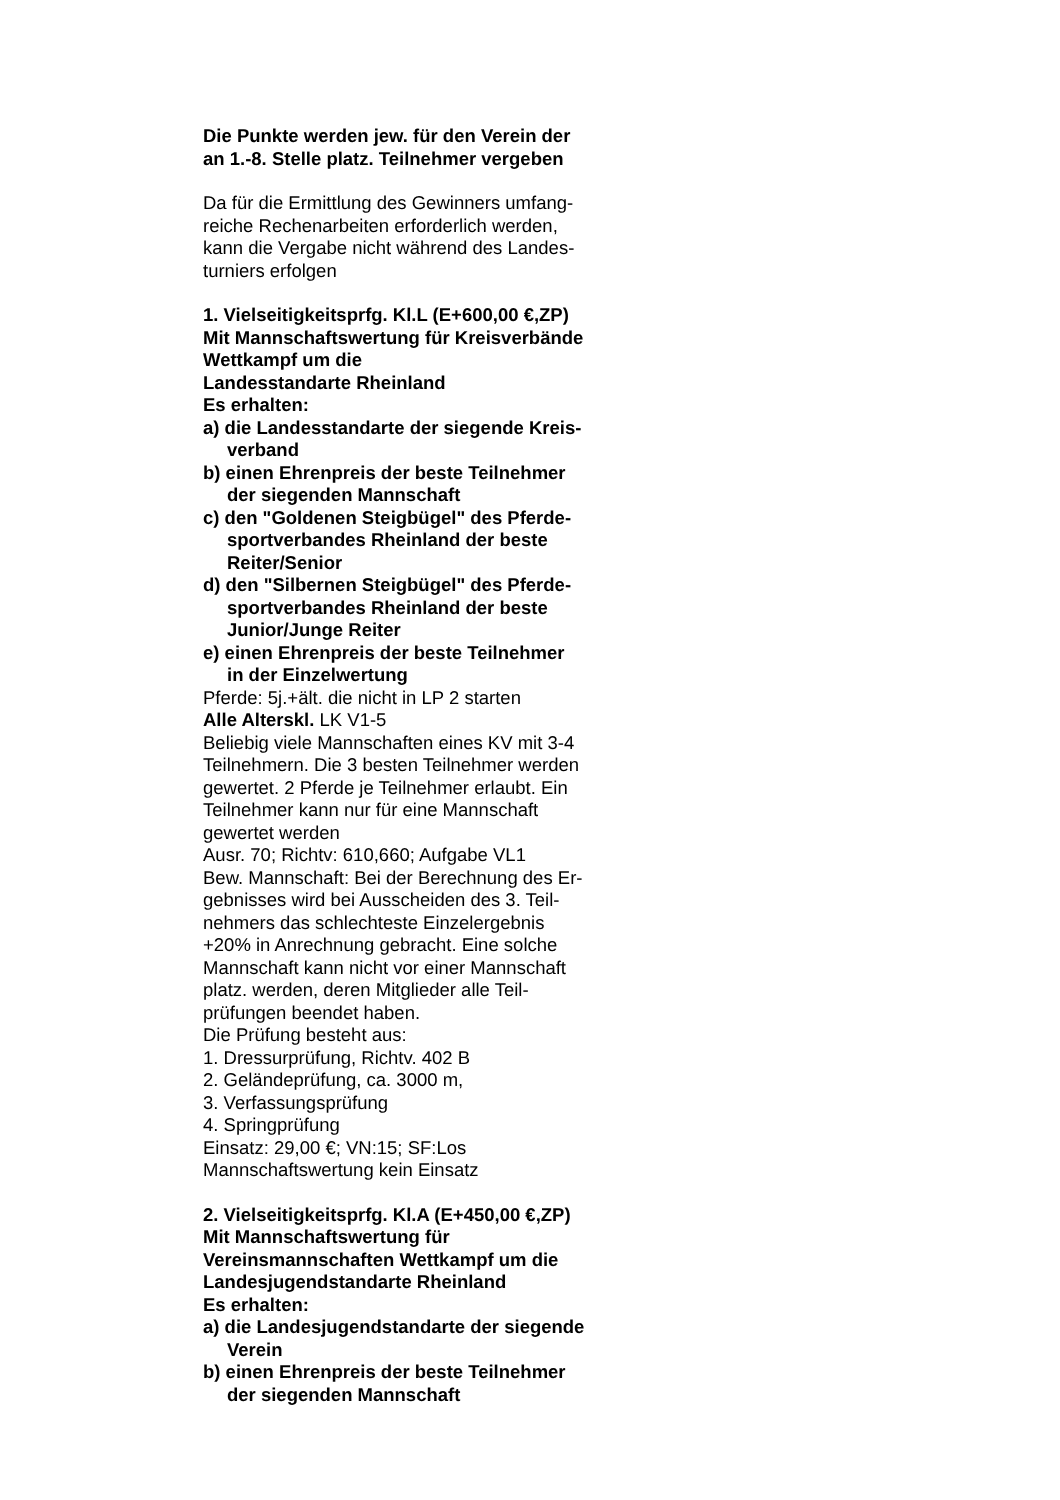Die Punkte werden jew. für den Verein der
an 1.-8. Stelle platz. Teilnehmer vergeben
Da für die Ermittlung des Gewinners umfang-
reiche Rechenarbeiten erforderlich werden,
kann die Vergabe nicht während des Landes-
turniers erfolgen
1. Vielseitigkeitsprfg. Kl.L (E+600,00 €,ZP)
Mit Mannschaftswertung für Kreisverbände
Wettkampf um die
Landesstandarte Rheinland
Es erhalten:
a) die Landesstandarte der siegende Kreis-
verband
b) einen Ehrenpreis der beste Teilnehmer
der siegenden Mannschaft
c) den "Goldenen Steigbügel" des Pferde-
sportverbandes Rheinland der beste
Reiter/Senior
d) den "Silbernen Steigbügel" des Pferde-
sportverbandes Rheinland der beste
Junior/Junge Reiter
e) einen Ehrenpreis der beste Teilnehmer
in der Einzelwertung
Pferde: 5j.+ält. die nicht in LP 2 starten
Alle Alterskl. LK V1-5
Beliebig viele Mannschaften eines KV mit 3-4
Teilnehmern. Die 3 besten Teilnehmer werden
gewertet. 2 Pferde je Teilnehmer erlaubt. Ein
Teilnehmer kann nur für eine Mannschaft
gewertet werden
Ausr. 70; Richtv: 610,660; Aufgabe VL1
Bew. Mannschaft: Bei der Berechnung des Er-
gebnisses wird bei Ausscheiden des 3. Teil-
nehmers das schlechteste Einzelergebnis
+20% in Anrechnung gebracht. Eine solche
Mannschaft kann nicht vor einer Mannschaft
platz. werden, deren Mitglieder alle Teil-
prüfungen beendet haben.
Die Prüfung besteht aus:
1. Dressurprüfung, Richtv. 402 B
2. Geländeprüfung, ca. 3000 m,
3. Verfassungsprüfung
4. Springprüfung
Einsatz: 29,00 €; VN:15; SF:Los
Mannschaftswertung kein Einsatz
2. Vielseitigkeitsprfg. Kl.A (E+450,00 €,ZP)
Mit Mannschaftswertung für
Vereinsmannschaften Wettkampf um die
Landesjugendstandarte Rheinland
Es erhalten:
a) die Landesjugendstandarte der siegende
Verein
b) einen Ehrenpreis der beste Teilnehmer
der siegenden Mannschaft